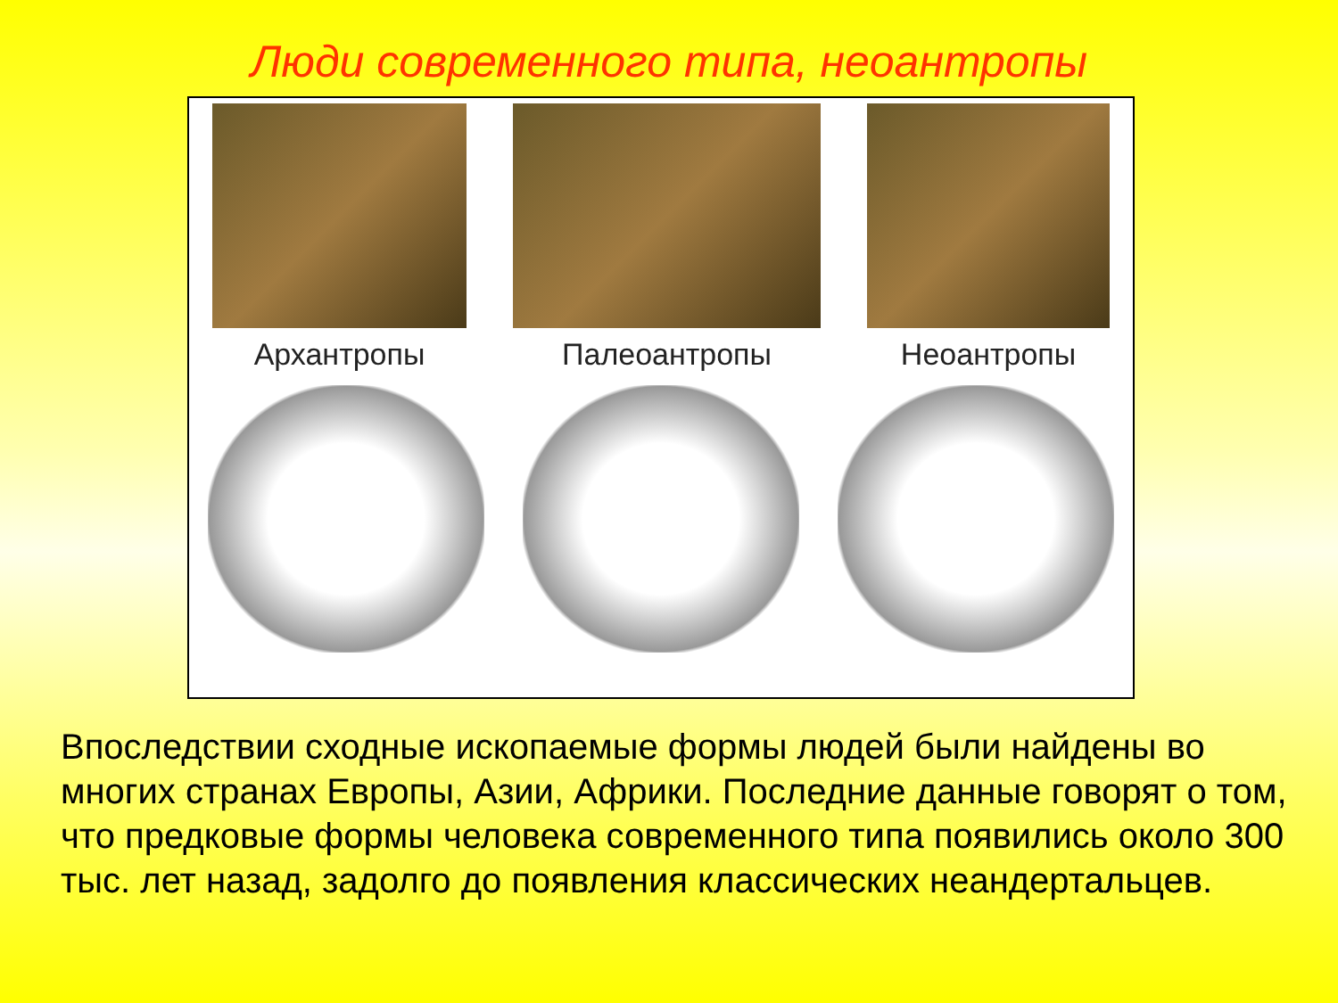Люди современного типа, неоантропы
Архантропы Палеоантропы Неоантропы
Впоследствии сходные ископаемые формы людей были найдены во многих странах Европы, Азии, Африки. Последние данные говорят о том, что предковые формы человека современного типа появились около 300 тыс. лет назад, задолго до появления классических неандертальцев.